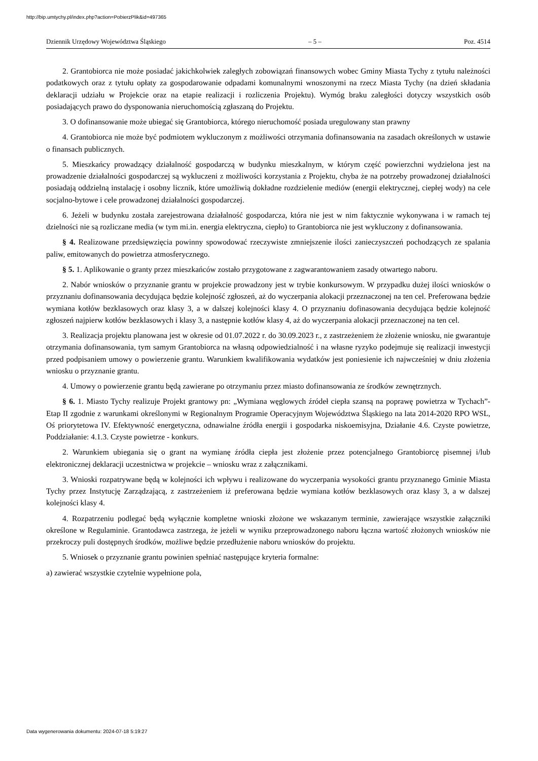http://bip.umtychy.pl/index.php?action=PobierzPlik&id=497365
Dziennik Urzędowy Województwa Śląskiego – 5 – Poz. 4514
2. Grantobiorca nie może posiadać jakichkolwiek zaległych zobowiązań finansowych wobec Gminy Miasta Tychy z tytułu należności podatkowych oraz z tytułu opłaty za gospodarowanie odpadami komunalnymi wnoszonymi na rzecz Miasta Tychy (na dzień składania deklaracji udziału w Projekcie oraz na etapie realizacji i rozliczenia Projektu). Wymóg braku zaległości dotyczy wszystkich osób posiadających prawo do dysponowania nieruchomością zgłaszaną do Projektu.
3. O dofinansowanie może ubiegać się Grantobiorca, którego nieruchomość posiada uregulowany stan prawny
4. Grantobiorca nie może być podmiotem wykluczonym z możliwości otrzymania dofinansowania na zasadach określonych w ustawie o finansach publicznych.
5. Mieszkańcy prowadzący działalność gospodarczą w budynku mieszkalnym, w którym część powierzchni wydzielona jest na prowadzenie działalności gospodarczej są wykluczeni z możliwości korzystania z Projektu, chyba że na potrzeby prowadzonej działalności posiadają oddzielną instalację i osobny licznik, które umożliwią dokładne rozdzielenie mediów (energii elektrycznej, ciepłej wody) na cele socjalno-bytowe i cele prowadzonej działalności gospodarczej.
6. Jeżeli w budynku została zarejestrowana działalność gospodarcza, która nie jest w nim faktycznie wykonywana i w ramach tej dzielności nie są rozliczane media (w tym mi.in. energia elektryczna, ciepło) to Grantobiorca nie jest wykluczony z dofinansowania.
§ 4. Realizowane przedsięwzięcia powinny spowodować rzeczywiste zmniejszenie ilości zanieczyszczeń pochodzących ze spalania paliw, emitowanych do powietrza atmosferycznego.
§ 5. 1. Aplikowanie o granty przez mieszkańców zostało przygotowane z zagwarantowaniem zasady otwartego naboru.
2. Nabór wniosków o przyznanie grantu w projekcie prowadzony jest w trybie konkursowym. W przypadku dużej ilości wniosków o przyznaniu dofinansowania decydująca będzie kolejność zgłoszeń, aż do wyczerpania alokacji przeznaczonej na ten cel. Preferowana będzie wymiana kotłów bezklasowych oraz klasy 3, a w dalszej kolejności klasy 4. O przyznaniu dofinasowania decydująca będzie kolejność zgłoszeń najpierw kotłów bezklasowych i klasy 3, a następnie kotłów klasy 4, aż do wyczerpania alokacji przeznaczonej na ten cel.
3. Realizacja projektu planowana jest w okresie od 01.07.2022 r. do 30.09.2023 r., z zastrzeżeniem że złożenie wniosku, nie gwarantuje otrzymania dofinansowania, tym samym Grantobiorca na własną odpowiedzialność i na własne ryzyko podejmuje się realizacji inwestycji przed podpisaniem umowy o powierzenie grantu. Warunkiem kwalifikowania wydatków jest poniesienie ich najwcześniej w dniu złożenia wniosku o przyznanie grantu.
4. Umowy o powierzenie grantu będą zawierane po otrzymaniu przez miasto dofinansowania ze środków zewnętrznych.
§ 6. 1. Miasto Tychy realizuje Projekt grantowy pn: „Wymiana węglowych źródeł ciepła szansą na poprawę powietrza w Tychach”- Etap II zgodnie z warunkami określonymi w Regionalnym Programie Operacyjnym Województwa Śląskiego na lata 2014-2020 RPO WSL, Oś priorytetowa IV. Efektywność energetyczna, odnawialne źródła energii i gospodarka niskoemisyjna, Działanie 4.6. Czyste powietrze, Poddziałanie: 4.1.3. Czyste powietrze - konkurs.
2. Warunkiem ubiegania się o grant na wymianę źródła ciepła jest złożenie przez potencjalnego Grantobiorcę pisemnej i/lub elektronicznej deklaracji uczestnictwa w projekcie – wniosku wraz z załącznikami.
3. Wnioski rozpatrywane będą w kolejności ich wpływu i realizowane do wyczerpania wysokości grantu przyznanego Gminie Miasta Tychy przez Instytucję Zarządzającą, z zastrzeżeniem iż preferowana będzie wymiana kotłów bezklasowych oraz klasy 3, a w dalszej kolejności klasy 4.
4. Rozpatrzeniu podlegać będą wyłącznie kompletne wnioski złożone we wskazanym terminie, zawierające wszystkie załączniki określone w Regulaminie. Grantodawca zastrzega, że jeżeli w wyniku przeprowadzonego naboru łączna wartość złożonych wniosków nie przekroczy puli dostępnych środków, możliwe będzie przedłużenie naboru wniosków do projektu.
5. Wniosek o przyznanie grantu powinien spełniać następujące kryteria formalne:
a) zawierać wszystkie czytelnie wypełnione pola,
Data wygenerowania dokumentu: 2024-07-18 5:19:27